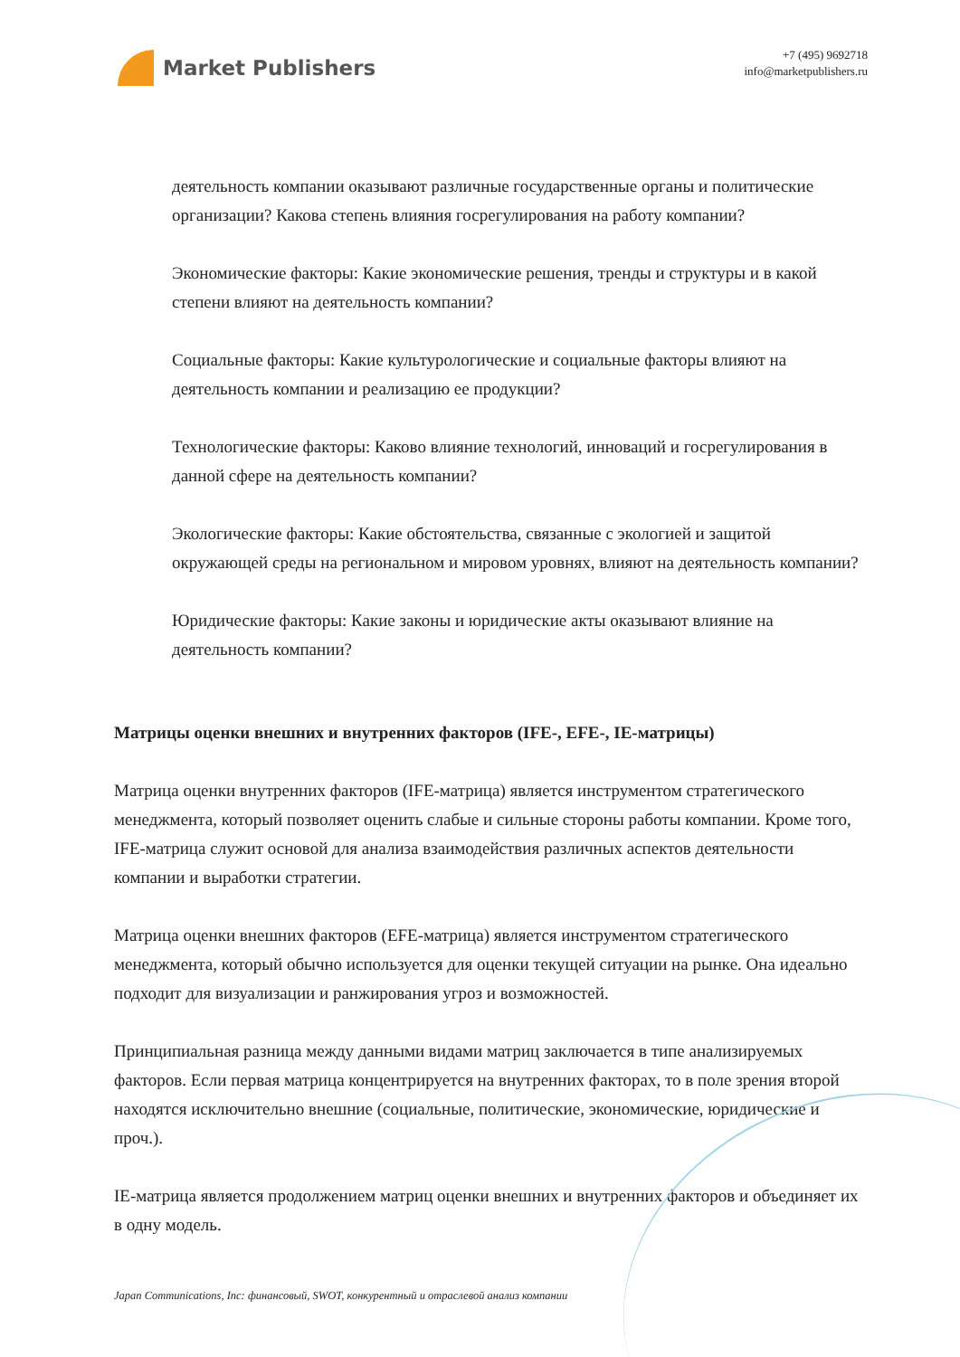Market Publishers
+7 (495) 9692718
info@marketpublishers.ru
деятельность компании оказывают различные государственные органы и политические организации? Какова степень влияния госрегулирования на работу компании?
Экономические факторы: Какие экономические решения, тренды и структуры и в какой степени влияют на деятельность компании?
Социальные факторы: Какие культурологические и социальные факторы влияют на деятельность компании и реализацию ее продукции?
Технологические факторы: Каково влияние технологий, инноваций и госрегулирования в данной сфере на деятельность компании?
Экологические факторы: Какие обстоятельства, связанные с экологией и защитой окружающей среды на региональном и мировом уровнях, влияют на деятельность компании?
Юридические факторы: Какие законы и юридические акты оказывают влияние на деятельность компании?
Матрицы оценки внешних и внутренних факторов (IFE-, EFE-, IE-матрицы)
Матрица оценки внутренних факторов (IFE-матрица) является инструментом стратегического менеджмента, который позволяет оценить слабые и сильные стороны работы компании. Кроме того, IFE-матрица служит основой для анализа взаимодействия различных аспектов деятельности компании и выработки стратегии.
Матрица оценки внешних факторов (EFE-матрица) является инструментом стратегического менеджмента, который обычно используется для оценки текущей ситуации на рынке. Она идеально подходит для визуализации и ранжирования угроз и возможностей.
Принципиальная разница между данными видами матриц заключается в типе анализируемых факторов. Если первая матрица концентрируется на внутренних факторах, то в поле зрения второй находятся исключительно внешние (социальные, политические, экономические, юридические и проч.).
IE-матрица является продолжением матриц оценки внешних и внутренних факторов и объединяет их в одну модель.
Japan Communications, Inc: финансовый, SWOT, конкурентный и отраслевой анализ компании